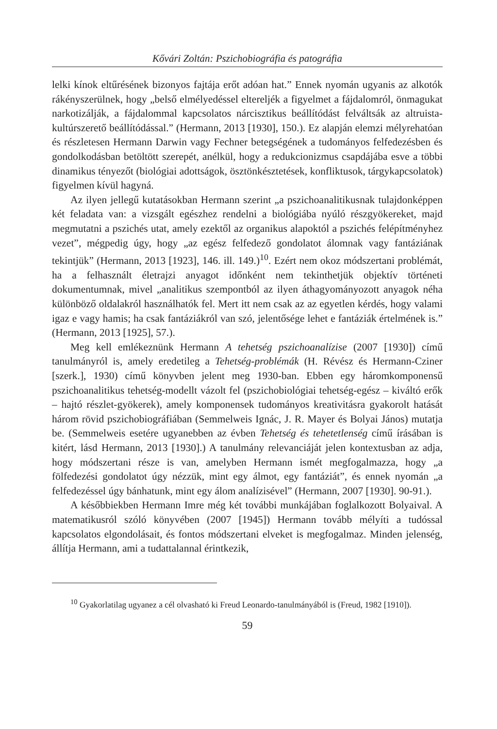Kővári Zoltán: Pszichobiográfia és patográfia
lelki kínok eltűrésének bizonyos fajtája erőt adóan hat.” Ennek nyomán ugyanis az alkotók rákényszerülnek, hogy „belső elmélyedéssel eltereljék a figyelmet a fájdalomról, önmagukat narkotizálják, a fájdalommal kapcsolatos nárcisztikus beállítódást felváltsák az altruista-kultúrszerető beállítódással.” (Hermann, 2013 [1930], 150.). Ez alapján elemzi mélyrehatóan és részletesen Hermann Darwin vagy Fechner betegségének a tudományos felfedezésben és gondolkodásban betöltött szerepét, anélkül, hogy a redukcionizmus csapdájába esve a többi dinamikus tényezőt (biológiai adottságok, ösztönkésztetések, konfliktusok, tárgykapcsolatok) figyelmen kívül hagyná.
Az ilyen jellegű kutatásokban Hermann szerint „a pszichoanalitikusnak tulajdonképpen két feladata van: a vizsgált egészhez rendelni a biológiába nyúló részgyökereket, majd megmutatni a pszichés utat, amely ezektől az organikus alapoktól a pszichés felépítményhez vezet”, mégpedig úgy, hogy „az egész felfedező gondolatot álomnak vagy fantáziának tekintjük” (Hermann, 2013 [1923], 146. ill. 149.)<sup>10</sup>. Ezért nem okoz módszertani problémát, ha a felhasznált életrajzi anyagot időnként nem tekinthetjük objektív történeti dokumentumnak, mivel „analitikus szempontból az ilyen áthagyományozott anyagok néha különböző oldalakról használhatók fel. Mert itt nem csak az az egyetlen kérdés, hogy valami igaz e vagy hamis; ha csak fantáziákról van szó, jelentősége lehet e fantáziák értelmének is.” (Hermann, 2013 [1925], 57.).
Meg kell emlékeznünk Hermann A tehetség pszichoanalízise (2007 [1930]) című tanulmányról is, amely eredetileg a Tehetség-problémák (H. Révész és Hermann-Cziner [szerk.], 1930) című könyvben jelent meg 1930-ban. Ebben egy háromkomponensű pszichoanalitikus tehetség-modellt vázolt fel (pszichobiológiai tehetség-egész – kiváltó erők – hajtó részlet-gyökerek), amely komponensek tudományos kreativitásra gyakorolt hatását három rövid pszichobiográfiában (Semmelweis Ignác, J. R. Mayer és Bolyai János) mutatja be. (Semmelweis esetére ugyanebben az évben Tehetség és tehetetlenség című írásában is kitért, lásd Hermann, 2013 [1930].) A tanulmány relevanciáját jelen kontextusban az adja, hogy módszertani része is van, amelyben Hermann ismét megfogalmazza, hogy „a fölfedezési gondolatot úgy nézzük, mint egy álmot, egy fantáziát”, és ennek nyomán „a felfedezéssel úgy bánhatunk, mint egy álom analízisével” (Hermann, 2007 [1930]. 90-91.).
A későbbiekben Hermann Imre még két további munkájában foglalkozott Bolyaival. A matematikusról szóló könyvében (2007 [1945]) Hermann tovább mélyíti a tudóssal kapcsolatos elgondolásait, és fontos módszertani elveket is megfogalmaz. Minden jelenség, állítja Hermann, ami a tudattalannal érintkezik,
<sup>10</sup> Gyakorlatilag ugyanez a cél olvasható ki Freud Leonardo-tanulmányából is (Freud, 1982 [1910]).
59